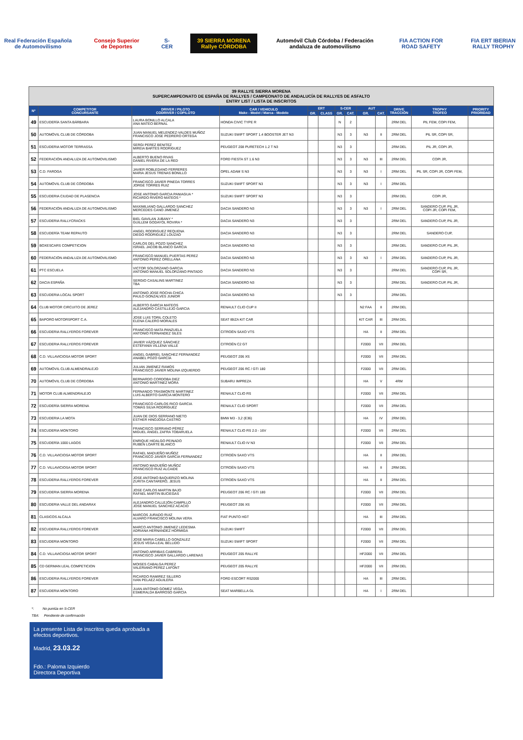Real Federación Española de Automovilismo
Consejo Superior de Deportes S-CER
39 SIERRA MORENA Rallye CÓRDOBA
Automóvil Club Córdoba / Federación andaluza de automovilismo
FIA ACTION FOR ROAD SAFETY FIA ERT IBERIAN RALLY TROPHY
| 39 RALLYE SIERRA MORENA SUPERCAMPEONATO DE ESPAÑA DE RALLYES / CAMPEONATO DE ANDALUCÍA DE RALLYES DE ASFALTO ENTRY LIST / LISTA DE INSCRITOS | | | | | | | | | | | | |
| Nº | COMPETITOR CONCURSANTE | DRIVER / PILOTO CODRIVER / COPILOTO | CAR / VEHICULO Make - Model / Marca - Modelo | ERT | | S-CER | | AUT | | DRIVE TRACCIÓN | TROPHY TROFEO | PRIORITY PRIORIDAD |
| | | | | GR. | CLASS | GR. | CAT. | GR. | CAT. | | | |
| 49 | ESCUDERÍA SANTA BÁRBARA | LAURA BONILLO ALCALA ANA MATEO BERNAL | HONDA CIVIC TYPE R | | | N | 2 | | | 2RM DEL | PIL FEM, COPI FEM, | |
| 50 | AUTOMÓVIL CLUB DE CÓRDOBA | JUAN MANUEL MELENDEZ-VALDES MUÑOZ FRANCISCO JOSE PEDRERO ORTEGA | SUZUKI SWIFT SPORT 1.4 BOOSTER JET N3 | | | N3 | 3 | N3 | II | 2RM DEL | PIL SR, COPI SR, | |
| 51 | ESCUDERIA MOTOR TERRASSA | SERGI PEREZ BENITEZ MIREIA BARTES RODRIGUEZ | PEUGEOT 208 PURETECH 1.2 T N3 | | | N3 | 3 | | | 2RM DEL | PIL JR, COPI JR, | |
| 52 | FEDERACIÓN ANDALUZA DE AUTOMOVILISMO | ALBERTO BUENO RIVAS DANIEL RIVERA DE LA RED | FORD FIESTA ST 1.6 N3 | | | N3 | 3 | N3 | III | 2RM DEL | COPI JR, | |
| 53 | C.D. FAROGA | JAVIER ROBLEDANO FERRERES MARIA JESUS TRENAS BONILLO | OPEL ADAM S N3 | | | N3 | 3 | N3 | I | 2RM DEL | PIL SR, COPI JR, COPI FEM, | |
| 54 | AUTOMÓVIL CLUB DE CÓRDOBA | FRANCISCO JAVIER PINEDA TORRES JORGE TORRES RUIZ | SUZUKI SWIFT SPORT N3 | | | N3 | 3 | N3 | I | 2RM DEL | | |
| 55 | ESCUDERIA CIUDAD DE PLASENCIA | JOSE ANTONIO GARCIA PANIAGUA * RICARDO RIVERO MATEOS * | SUZUKI SWIFT SPORT N3 | | | N3 | 3 | | | 2RM DEL | COPI JR, | |
| 56 | FEDERACIÓN ANDALUZA DE AUTOMOVILISMO | MAXIMILIANO GALLARDO SANCHEZ MERCEDES CANO JIMENEZ | DACIA SANDERO N3 | | | N3 | 3 | N3 | I | 2RM DEL | SANDERO CUP, PIL JR, COPI JR, COPI FEM, | |
| 57 | ESCUDERIA RALLYCRACKS | BIEL GAVILAN JUBANY * GUILLEM GODAYOL ROVIRA * | DACIA SANDERO N3 | | | N3 | 3 | | | 2RM DEL | SANDERO CUP, PIL JR, | |
| 58 | ESCUDERÍA TEAM REPAUTO | ANGEL RODRIGUEZ REQUENA DIEGO RODRIGUEZ LOUZAO | DACIA SANDERO N3 | | | N3 | 3 | | | 2RM DEL | SANDERO CUP, | |
| 59 | BOXESCARS COMPETICION | CARLOS DEL POZO SANCHEZ ISRAEL JACOB BLANCO GARCIA | DACIA SANDERO N3 | | | N3 | 3 | | | 2RM DEL | SANDERO CUP, PIL JR, | |
| 60 | FEDERACIÓN ANDALUZA DE AUTOMOVILISMO | FRANCISCO MANUEL PUERTAS PEREZ ANTONIO PEREZ ORELLANA | DACIA SANDERO N3 | | | N3 | 3 | N3 | I | 2RM DEL | SANDERO CUP, PIL JR, | |
| 61 | PTC ESCUELA | VICTOR SOLORZANO GARCIA ANTONIO MANUEL SOLORZANO PINTADO | DACIA SANDERO N3 | | | N3 | 3 | | | 2RM DEL | SANDERO CUP, PIL JR, COPI SR, | |
| 62 | DACIA ESPAÑA | SERGIO CASALINS MARTINEZ TBA | DACIA SANDERO N3 | | | N3 | 3 | | | 2RM DEL | SANDERO CUP, PIL JR, | |
| 63 | ESCUDERIA LOCAL SPORT | ANTONIO JOSE ROCHA CHICA PAULO GONZALVES JUNIOR | DACIA SANDERO N3 | | | N3 | 3 | | | 2RM DEL | | |
| 64 | CLUB MOTOR CIRCUITO DE JEREZ | ALBERTO GARCIA MATEOS ALEJANDRO CASTILLEJO GARCIA | RENAULT CLIO CUP II | | | | | N2 FAA | II | 2RM DEL | | |
| 65 | BAPORO MOTORSPORT C.A. | JOSE LUIS TORIL COLETO ELENA CALERO MORALES | SEAT IBIZA KIT CAR | | | | | KIT CAR | III | 2RM DEL | | |
| 66 | ESCUDERIA RALLYEROS FOREVER | FRANCISCO MATA PANZUELA ANTONIO FERNANDEZ SILES | CITROËN SAXO VTS | | | | | HA | II | 2RM DEL | | |
| 67 | ESCUDERIA RALLYEROS FOREVER | JAVIER VÁZQUEZ SÁNCHEZ ESTEFANÍA VILLENA VALLE | CITROËN C2 GT | | | | | F2000 | VII | 2RM DEL | | |
| 68 | C.D. VILLAVICIOSA MOTOR SPORT | ANGEL GABRIEL SANCHEZ FERNANDEZ ANABEL POZO GARCÍA | PEUGEOT 206 XS | | | | | F2000 | VII | 2RM DEL | | |
| 69 | AUTOMÓVIL CLUB ALMENDRALEJO | JULIAN JIMENEZ RAMOS FRANCISCO JAVIER MOLINA IZQUIERDO | PEUGEOT 206 RC / GTI 180 | | | | | F2000 | VII | 2RM DEL | | |
| 70 | AUTOMÓVIL CLUB DE CÓRDOBA | BERNARDO CORDOBA DIEZ ANTONIO MARTINEZ MORA | SUBARU IMPREZA | | | | | HA | V | 4RM | | |
| 71 | MOTOR CLUB ALMENDRALEJO | FERNANDO TRASMONTE MARTINEZ LUIS ALBERTO GARCIA MONTERO | RENAULT CLIO RS | | | | | F2000 | VII | 2RM DEL | | |
| 72 | ESCUDERÍA SIERRA MORENA | FRANCISCO CARLOS RICO GARCIA TOMÁS SILVA RODRÍGUEZ | RENAULT CLIO SPORT | | | | | F2000 | VII | 2RM DEL | | |
| 73 | ESCUDERIA LA MOTA | JUAN DE DIOS SERRANO NIETO ESTHER HINOJOSA CASTRO | BMW M3 - 3,2 (E36) | | | | | HA | IV | 2RM DEL | | |
| 74 | ESCUDERIA MONTORO | FRANCISCO SERRANO PÉREZ MIGUEL ÁNGEL ZAFRA TOBARUELA | RENAULT CLIO RS 2.0 - 16V | | | | | F2000 | VII | 2RM DEL | | |
| 75 | ESCUDERÍA 1000 LAGOS | ENRIQUE HIDALGO PEINADO RUBEN LOARTE BLANCO | RENAULT CLIO IV N3 | | | | | F2000 | VII | 2RM DEL | | |
| 76 | C.D. VILLAVICIOSA MOTOR SPORT | RAFAEL MADUEÑO MUÑOZ FRANCISCO JAVIER GARCIA FERNANDEZ | CITROËN SAXO VTS | | | | | HA | II | 2RM DEL | | |
| 77 | C.D. VILLAVICIOSA MOTOR SPORT | ANTONIO MADUEÑO MUÑOZ FRANCISCO RUIZ ALCAIDE | CITROËN SAXO VTS | | | | | HA | II | 2RM DEL | | |
| 78 | ESCUDERIA RALLYEROS FOREVER | JOSE ANTONIO BAQUERIZO MOLINA ZURITA CANTARERO, JESUS | CITROËN SAXO VTS | | | | | HA | II | 2RM DEL | | |
| 79 | ESCUDERIA SIERRA MORENA | JOSE CARLOS MARTIN BAJO RAFAEL MARTIN BUCIEGAS | PEUGEOT 206 RC / GTI 180 | | | | | F2000 | VII | 2RM DEL | | |
| 80 | ESCUDERIA VALLE DEL ANDARAX | ALEJANDRO CALLEJÓN CAMPILLO JOSE MANUEL SANCHEZ ACACIO | PEUGEOT 206 XS | | | | | F2000 | VII | 2RM DEL | | |
| 81 | CLASICOS ALCALA | MARCOS JURADO RUIZ ALVARO FRANCISCO MOLINA VERA | FIAT PUNTO HGT | | | | | HA | III | 2RM DEL | | |
| 82 | ESCUDERIA RALLYEROS FOREVER | MARCO ANTONIO JIMENEZ LEDESMA ADRIANA HERNANDEZ HORMIGA | SUZUKI SWIFT | | | | | F2000 | VII | 2RM DEL | | |
| 83 | ESCUDERIA MONTORO | JOSE MARIA CABELLO GONZALEZ JESUS VEGA-LEAL BELLIDO | SUZUKI SWIFT SPORT | | | | | F2000 | VII | 2RM DEL | | |
| 84 | C.D. VILLAVICIOSA MOTOR SPORT | ANTONIO ARRIBAS CABRERA FRANCISCO JAVIER GALLARDO LARENAS | PEUGEOT 205 RALLYE | | | | | HF2000 | VII | 2RM DEL | | |
| 85 | CD GERMAN LEAL COMPETICION | MOISES CABALGA PEREZ VALERIANO PEREZ LAFONT | PEUGEOT 205 RALLYE | | | | | HF2000 | VII | 2RM DEL | | |
| 86 | ESCUDERIA RALLYEROS FOREVER | RICARDO RAMIREZ SILLERO IVAN PELAEZ AGUILERA | FORD ESCORT RS2000 | | | | | HA | III | 2RM DEL | | |
| 87 | ESCUDERIA MONTORO | JUAN ANTONIO GOMEZ VEGA ESMERALDA BARROSO GARCÍA | SEAT MARBELLA GL | | | | | HA | I | 2RM DEL | | |
*: No puntúa en S-CER
TBA: Pendiente de confirmación
La presente Lista de inscritos queda aprobada a efectos deportivos.
Madrid, 23.03.22
Fdo.: Paloma Izquierdo
Directora Deportiva